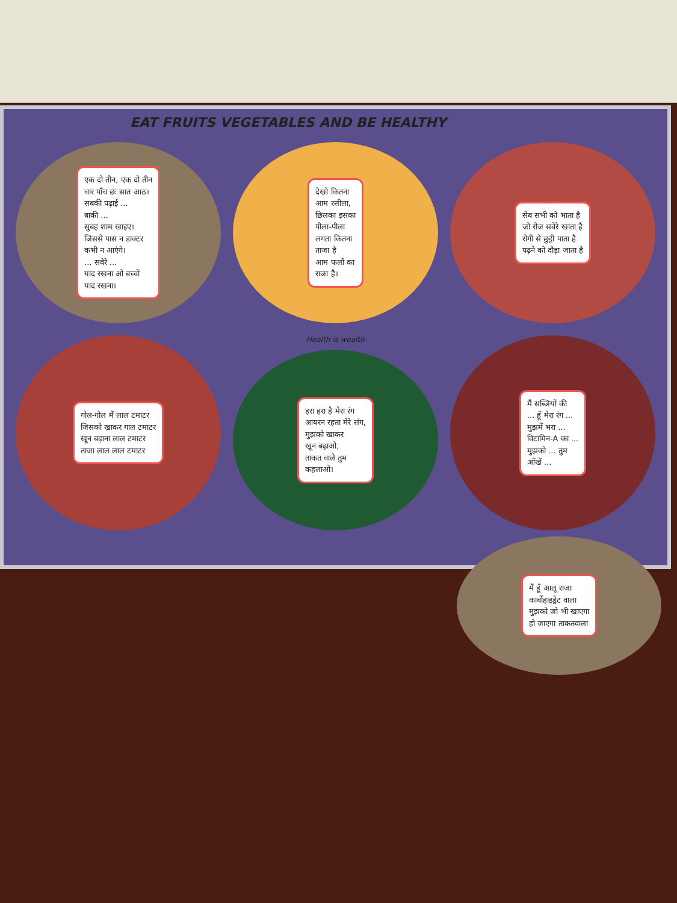EAT FRUITS VEGETABLES AND BE HEALTHY
एक दो तीन, एक दो तीन
चार पाँच छः सात आठ।
सबकी पढ़ाई ...
बाकी ...
सुबह शाम खाइए।
जिससे पास न डाक्टर
कभी न आएंगे।
... सवेरे ...
याद रखना ओ बच्चों
याद रखना।
देखो कितना
आम रसीला,
छिलका इसका
पीला-पीला
लगता कितना
ताजा है
आम फलों का
राजा है।
सेब सभी को भाता है
जो रोज सवेरे खाता है
रोगी से छुट्टी पाता है
पढ़ने को दौड़ा जाता है
गोल-गोल मैं लाल टमाटर
जिसको खाकर गाल टमाटर
खून बढ़ाना लाल टमाटर
ताजा लाल लाल टमाटर
Health is wealth
हरा हरा है मेरा रंग
आयरन रहता मेरे संग,
मुझको खाकर
खून बढ़ाओ,
ताकत वाले तुम
कहलाओ।
मैं सब्जियों की
... हूँ मेरा रंग ...
मुझमें भरा ...
विटामिन-A का ...
मुझको ... तुम
आँखें ...
मैं हूँ आलू राजा
कार्बोहाइड्रेट वाला
मुझको जो भी खाएगा
हो जाएगा ताकतवाला